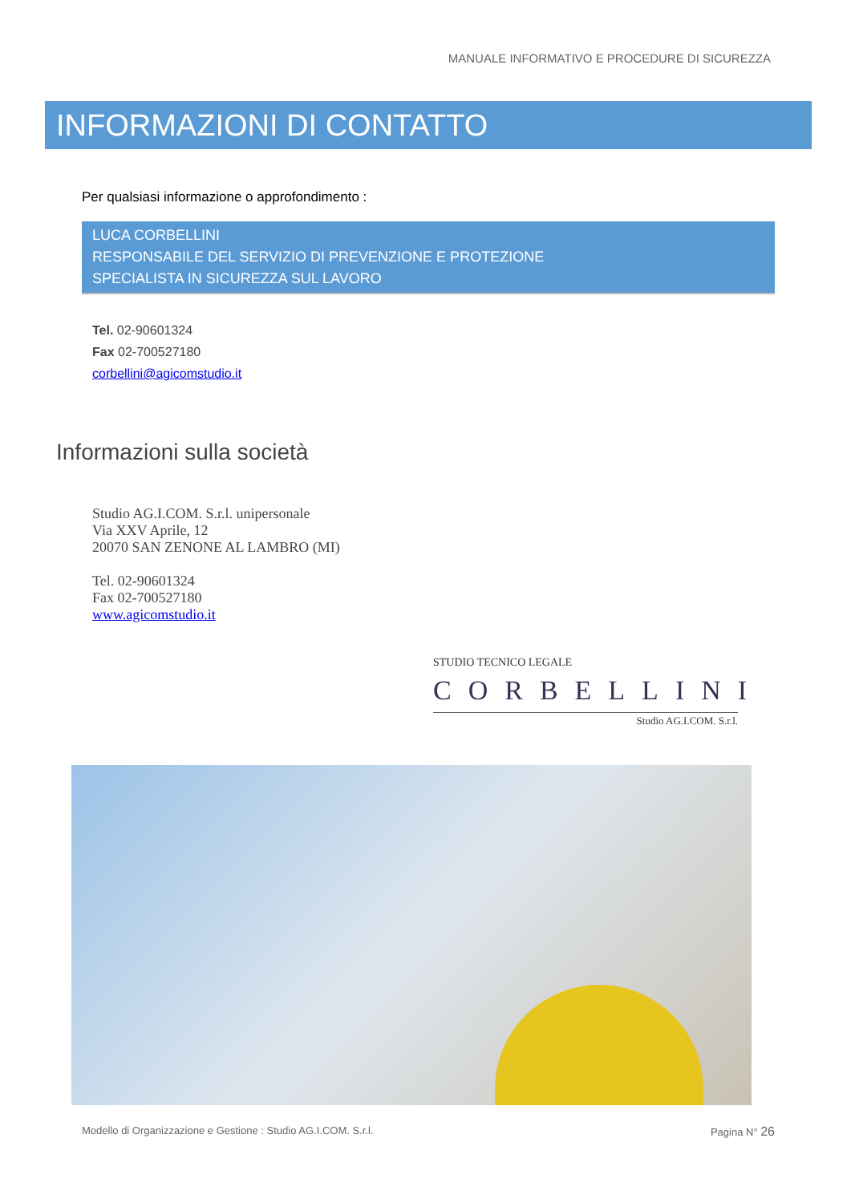MANUALE INFORMATIVO E PROCEDURE DI SICUREZZA
INFORMAZIONI DI CONTATTO
Per qualsiasi informazione o approfondimento :
LUCA CORBELLINI
RESPONSABILE DEL SERVIZIO DI PREVENZIONE E PROTEZIONE
SPECIALISTA IN SICUREZZA SUL LAVORO
Tel. 02-90601324
Fax 02-700527180
corbellini@agicomstudio.it
Informazioni sulla società
Studio AG.I.COM. S.r.l. unipersonale
Via XXV Aprile, 12
20070 SAN ZENONE AL LAMBRO (MI)
Tel. 02-90601324
Fax 02-700527180
www.agicomstudio.it
STUDIO TECNICO LEGALE
CORBELLINI
Studio AG.I.COM. S.r.l.
Modello di Organizzazione e Gestione : Studio AG.I.COM. S.r.l. Pagina N° 26